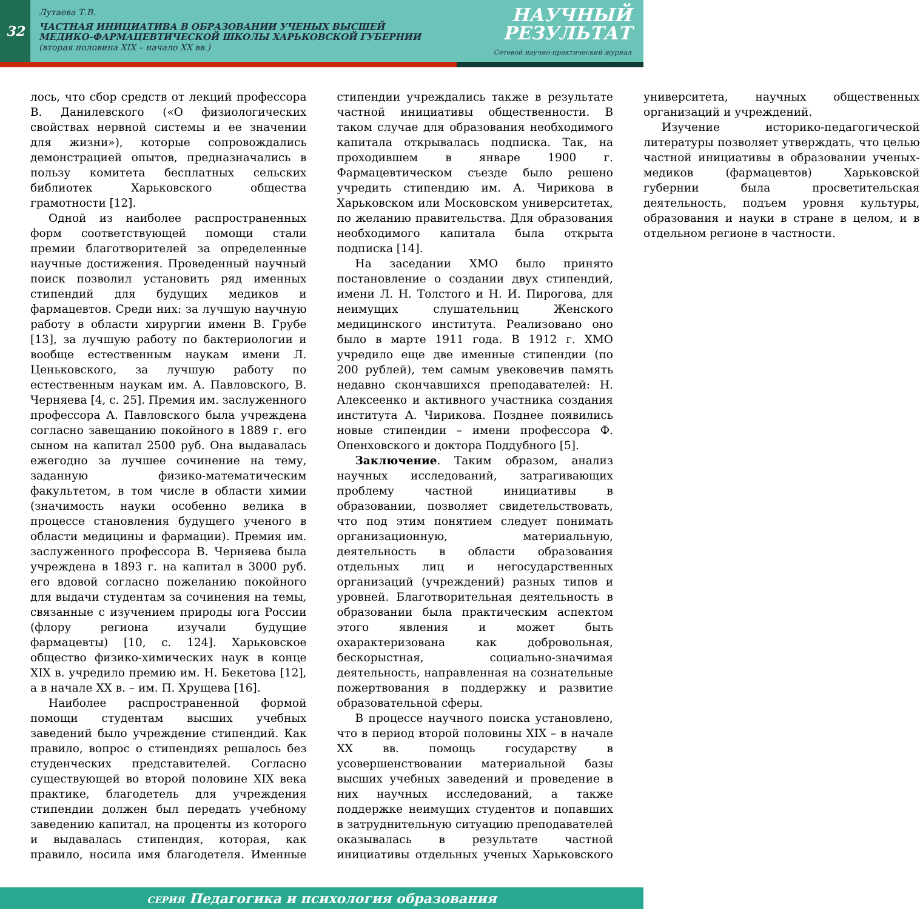32
Лутаева Т.В.
ЧАСТНАЯ ИНИЦИАТИВА В ОБРАЗОВАНИИ УЧЕНЫХ ВЫСШЕЙ
МЕДИКО-ФАРМАЦЕВТИЧЕСКОЙ ШКОЛЫ ХАРЬКОВСКОЙ ГУБЕРНИИ
(вторая половина XIX – начало XX вв.)
НАУЧНЫЙ
РЕЗУЛЬТАТ
Сетевой научно-практический журнал
лось, что сбор средств от лекций профессора В. Данилевского («О физиологических свойствах нервной системы и ее значении для жизни»), которые сопровождались демонстрацией опытов, предназначались в пользу комитета бесплатных сельских библиотек Харьковского общества грамотности [12].
Одной из наиболее распространенных форм соответствующей помощи стали премии благотворителей за определенные научные достижения. Проведенный научный поиск позволил установить ряд именных стипендий для будущих медиков и фармацевтов. Среди них: за лучшую научную работу в области хирургии имени В. Грубе [13], за лучшую работу по бактериологии и вообще естественным наукам имени Л. Ценьковского, за лучшую работу по естественным наукам им. А. Павловского, В. Черняева [4, с. 25]. Премия им. заслуженного профессора А. Павловского была учреждена согласно завещанию покойного в 1889 г. его сыном на капитал 2500 руб. Она выдавалась ежегодно за лучшее сочинение на тему, заданную физико-математическим факультетом, в том числе в области химии (значимость науки особенно велика в процессе становления будущего ученого в области медицины и фармации). Премия им. заслуженного профессора В. Черняева была учреждена в 1893 г. на капитал в 3000 руб. его вдовой согласно пожеланию покойного для выдачи студентам за сочинения на темы, связанные с изучением природы юга России (флору региона изучали будущие фармацевты) [10, с. 124]. Харьковское общество физико-химических наук в конце XIX в. учредило премию им. Н. Бекетова [12], а в начале XX в. – им. П. Хрущева [16].
Наиболее распространенной формой помощи студентам высших учебных заведений было учреждение стипендий. Как правило, вопрос о стипендиях решалось без студенческих представителей. Согласно существующей во второй половине XIX века практике, благодетель для учреждения стипендии должен был передать учебному заведению капитал, на проценты из которого и выдавалась стипендия, которая, как правило, носила имя благодетеля. Именные стипендии учреждались также в результате частной инициативы общественности. В таком случае для образования необходимого капитала открывалась подписка. Так, на проходившем в январе 1900 г. Фармацевтическом съезде было решено учредить стипендию им. А. Чирикова в Харьковском или Московском университетах, по желанию правительства. Для образования необходимого капитала была открыта подписка [14].
На заседании ХМО было принято постановление о создании двух стипендий, имени Л. Н. Толстого и Н. И. Пирогова, для неимущих слушательниц Женского медицинского института. Реализовано оно было в марте 1911 года. В 1912 г. ХМО учредило еще две именные стипендии (по 200 рублей), тем самым увековечив память недавно скончавшихся преподавателей: Н. Алексеенко и активного участника создания института А. Чирикова. Позднее появились новые стипендии – имени профессора Ф. Опенховского и доктора Поддубного [5].
Заключение. Таким образом, анализ научных исследований, затрагивающих проблему частной инициативы в образовании, позволяет свидетельствовать, что под этим понятием следует понимать организационную, материальную, деятельность в области образования отдельных лиц и негосударственных организаций (учреждений) разных типов и уровней. Благотворительная деятельность в образовании была практическим аспектом этого явления и может быть охарактеризована как добровольная, бескорыстная, социально-значимая деятельность, направленная на сознательные пожертвования в поддержку и развитие образовательной сферы.
В процессе научного поиска установлено, что в период второй половины XIX – в начале XX вв. помощь государству в усовершенствовании материальной базы высших учебных заведений и проведение в них научных исследований, а также поддержке неимущих студентов и попавших в затруднительную ситуацию преподавателей оказывалась в результате частной инициативы отдельных ученых Харьковского университета, научных общественных организаций и учреждений.
Изучение историко-педагогической литературы позволяет утверждать, что целью частной инициативы в образовании ученых-медиков (фармацевтов) Харьковской губернии была просветительская деятельность, подъем уровня культуры, образования и науки в стране в целом, и в отдельном регионе в частности.
СЕРИЯ Педагогика и психология образования